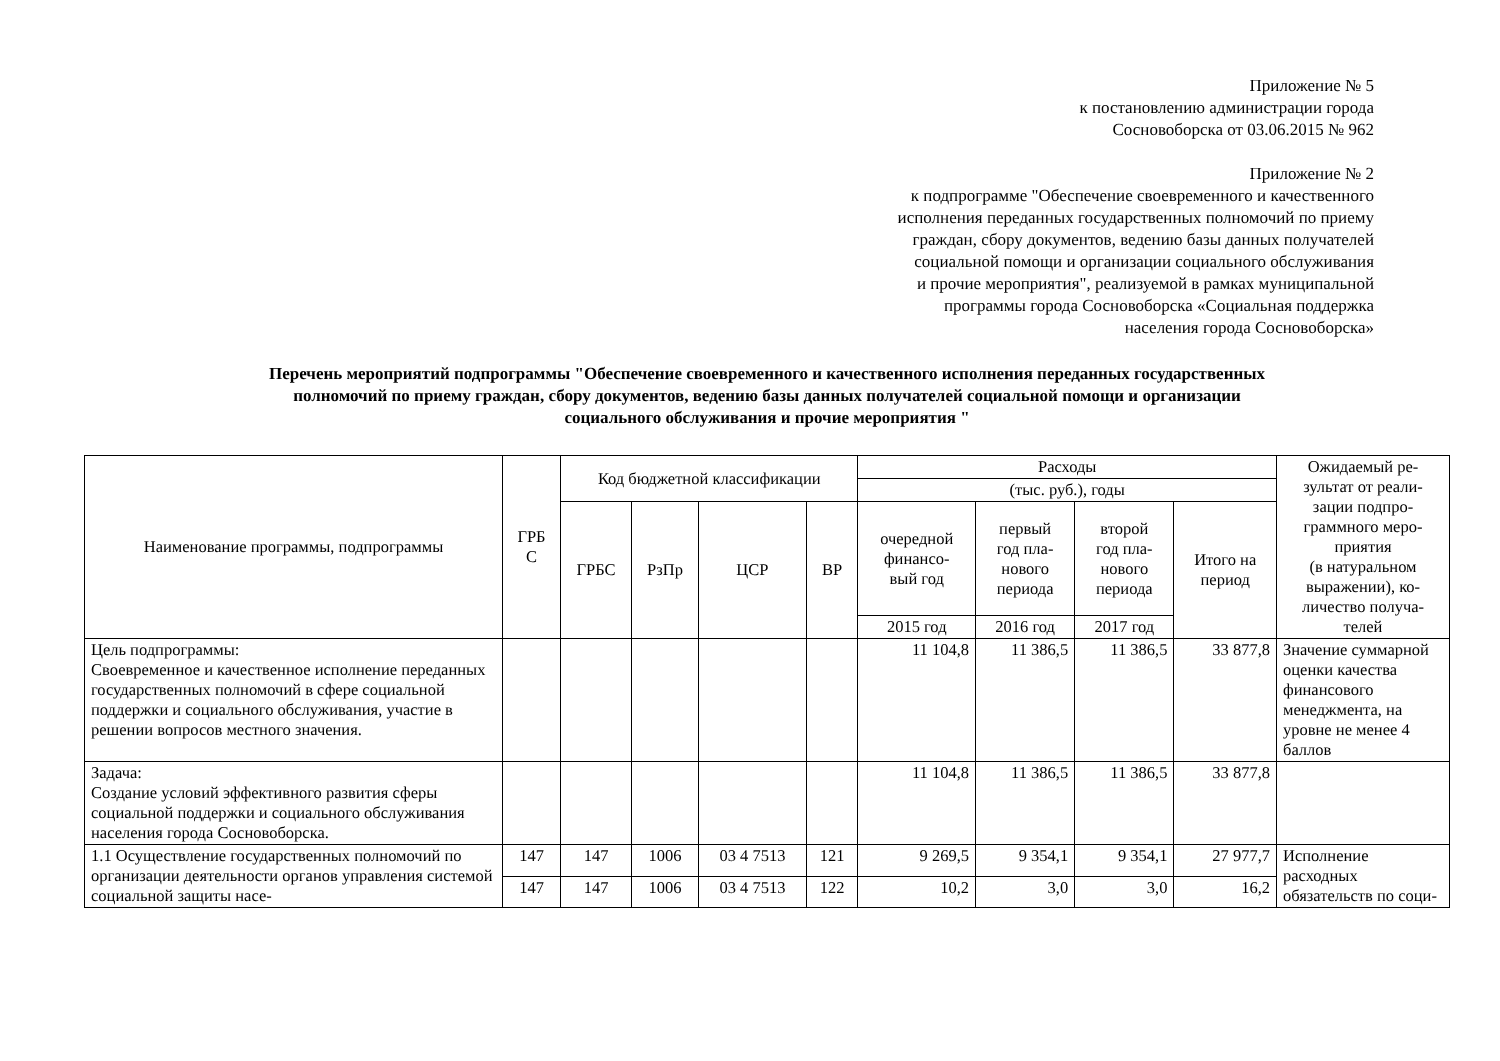Приложение № 5
к постановлению администрации города
Сосновоборска от 03.06.2015 № 962
Приложение № 2
к подпрограмме "Обеспечение своевременного и качественного
исполнения переданных государственных полномочий по приему
граждан, сбору документов, ведению базы данных получателей
социальной помощи и организации социального обслуживания
и прочие мероприятия", реализуемой в рамках муниципальной
программы города Сосновоборска «Социальная поддержка
населения города Сосновоборска»
Перечень мероприятий подпрограммы "Обеспечение своевременного и качественного исполнения переданных государственных
полномочий по приему граждан, сбору документов, ведению базы данных получателей социальной помощи и организации
социального обслуживания и прочие мероприятия "
| Наименование программы, подпрограммы | ГРБ С | Код бюджетной классификации | | | | Расходы | | | | Ожидаемый ре- зультат от реали- зации подпро- граммного меро- приятия (в натуральном выражении), ко- личество получа- телей |
| --- | --- | --- | --- | --- | --- | --- | --- | --- | --- | --- |
| | | | | | | (тыс. руб.), годы | | | | |
| | | ГРБС | РзПр | ЦСР | ВР | очередной финансо- вый год | первый год пла- нового периода | второй год пла- нового периода | Итого на период | |
| | | | | | | 2015 год | 2016 год | 2017 год | | |
| Цель подпрограммы: Своевременное и качественное исполнение переданных государственных полномочий в сфере социальной поддержки и социального обслуживания, участие в решении вопросов местного значения. | | | | | | 11 104,8 | 11 386,5 | 11 386,5 | 33 877,8 | Значение суммарной оценки качества финансового менеджмента, на уровне не менее 4 баллов |
| Задача: Создание условий эффективного развития сферы социальной поддержки и социального обслуживания населения города Сосновоборска. | | | | | | 11 104,8 | 11 386,5 | 11 386,5 | 33 877,8 | |
| 1.1 Осуществление государственных полномочий по организации деятельности органов управления системой социальной защиты насе- | 147 | 147 | 1006 | 03 4 7513 | 121 | 9 269,5 | 9 354,1 | 9 354,1 | 27 977,7 | Исполнение расходных обязательств по соци- |
| | 147 | 147 | 1006 | 03 4 7513 | 122 | 10,2 | 3,0 | 3,0 | 16,2 | |